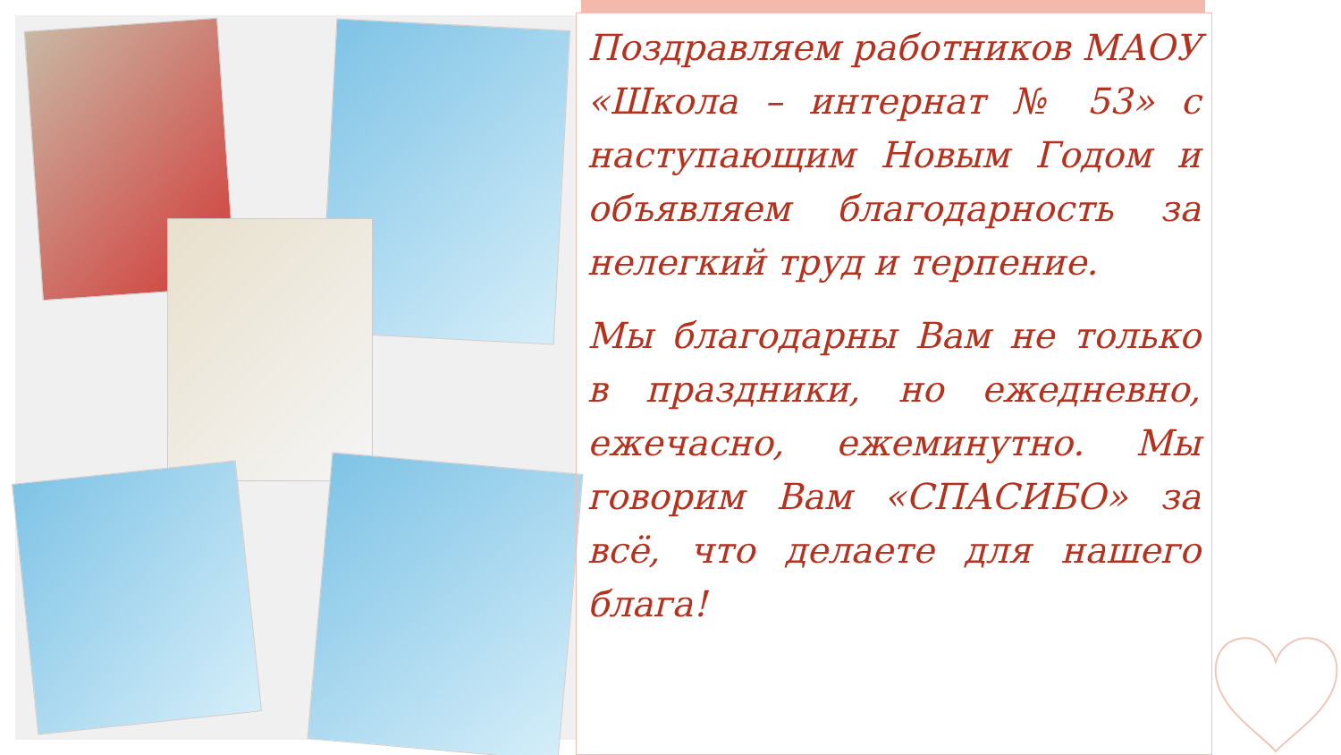Поздравляем работников МАОУ «Школа – интернат № 53» с наступающим Новым Годом и объявляем благодарность за нелегкий труд и терпение.
Мы благодарны Вам не только в праздники, но ежедневно, ежечасно, ежеминутно. Мы говорим Вам «СПАСИБО» за всё, что делаете для нашего блага!